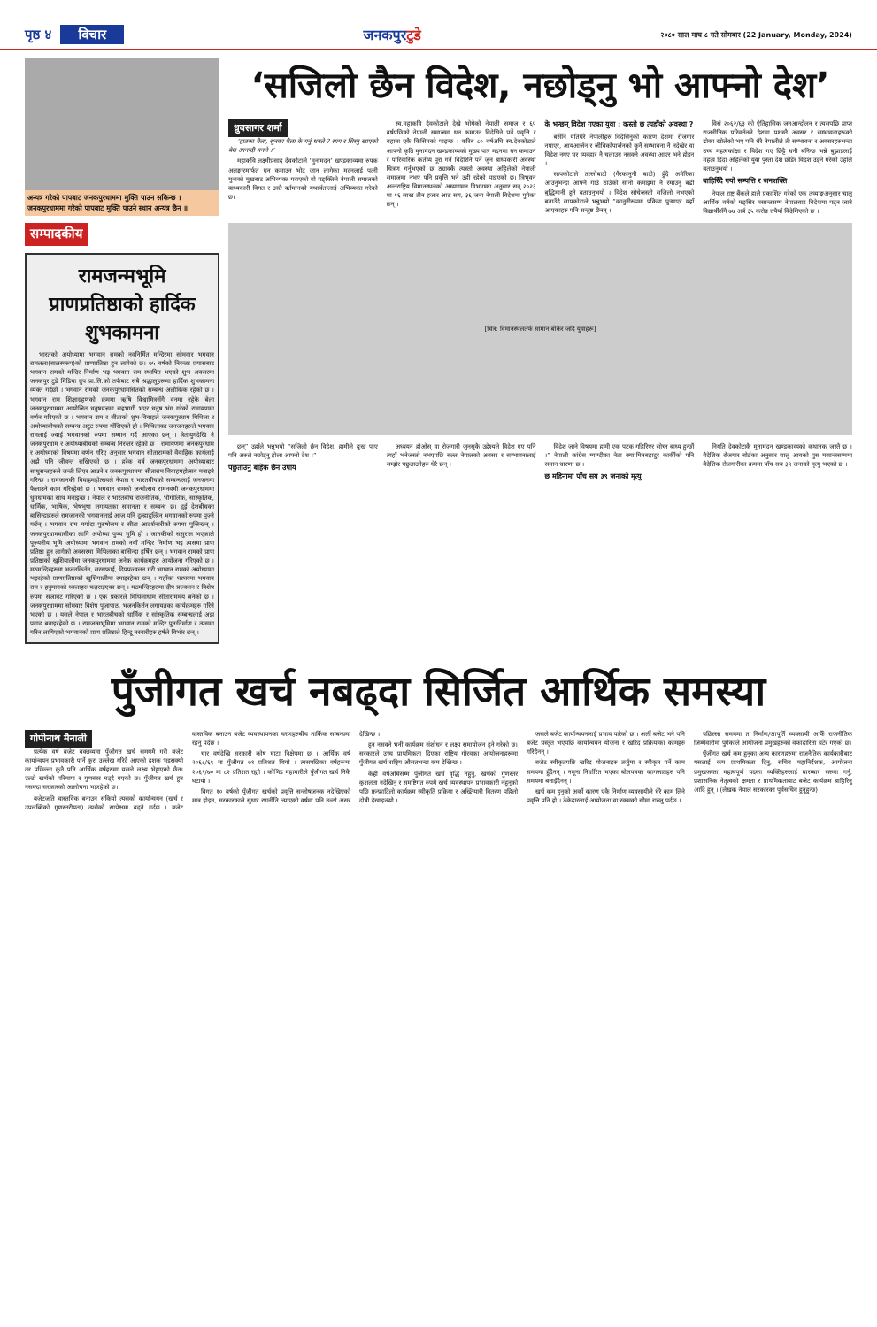पृष्ठ ४ विचार जनकपुरटुडे
२०८० साल माघ ८ गते सोमबार (22 January, Monday, 2024)
अन्यत्र गरेको पापबाट जनकपुरधाममा मुक्ति पाउन सकिन्छ । जनकपुरधाममा गरेको पापबाट मुक्ति पाउने स्थान अन्यत्र छैन ॥
सम्पादकीय
रामजन्मभूमि प्राणप्रतिष्ठाको हार्दिक शुभकामना
भारतको अयोध्यामा भगवान रामको नवनिर्मित मन्दिरमा सोमवार भगवान रामलला(बालस्वरुप)को प्राणप्रतिष्ठा हुन लागेको छ। ७५ वर्षको निरन्तर प्रयासबाट भगवान रामको मन्दिर निर्माण भइ भगवान राम स्थापित भएको शुभ अवसरमा जनकपुर टुडे मिडिया ग्रुप प्रा.लि.को तर्फबाट सबै श्रद्धालुहरूमा हार्दिक शुभकामना व्यक्त गर्दछौं । भगवान रामको जनकपुरधामसितको सम्बन्ध अलौकिक रहेको छ । भगवान राम शिक्षाग्रहणको क्रममा ऋषि विश्वामित्रसँगै वनमा रहेकै बेला जनकपुरधाममा आयोजित धनुषयज्ञमा सहभागी भएर धनुष भंग गरेको रामायणमा वर्णन गरिएको छ । भगवान राम र सीताको शुभ-विवाहले जनकपुरधाम मिथिला र अयोध्याबीचको सम्बन्ध अटुट रुपमा गाँसिएको हो । मिथिलाका जनजनहरुले भगवान रामलाई ज्वाई भगवानको रुपमा सम्मान गर्दै आएका छन् । त्रेतायुगदेखि नै जनकपुरधाम र अयोध्याबीचको सम्बन्ध निरन्तर रहेको छ । रामायणमा जनकपुरधाम र अयोध्याको विषयमा वर्णन गरिए अनुसार भगवान सीतारामको वैवाहिक कार्यलाई अझै पनि जीवन्त राखिएको छ । हरेक वर्ष जनकपुरधाममा अयोध्याबाट साधुसन्तहरुले जन्ती लिएर आउने र जनकपुरधाममा सीताराम विवाहमहोत्सव मनाइने गरिन्छ । रामजानकी विवाहमहोत्सवले नेपाल र भारतबीचको सम्बन्धलाई जनजनमा फैलाउने काम गरिरहेको छ । भगवान रामको जन्मोत्सव रामनवमी जनकपुरधाममा धुमधामका साथ मनाइन्छ । नेपाल र भारतबीच राजनीतिक, भौगोलिक, सांस्कृतिक, धार्मिक, भाषिक, भेषभूषा लगायतका समानता र सम्बन्ध छ। दुई देशबीचका बासिन्दाहरुले रामजानकी भगवानलाई आज पनि दुल्हादुल्हिन भगवानको रुपमा पुज्ने गर्छन् । भगवान राम मर्यादा पुरुषोत्तम र सीता आदर्शनारीको रुपमा पुजिन्छन् । जनकपुरधामवासीका लागि अयोध्या पुण्य भूमि हो । जानकीको ससुराल भएकाले पूज्यनीय भूमि अयोध्यामा भगवान रामको नयाँ मन्दिर निर्माण भइ त्यसमा प्राण प्रतिष्ठा हुन लागेको अवसरमा मिथिलाका बासिन्दा हर्षित छन् । भगवान रामको प्राण प्रतिष्ठाको खुशियालीमा जनकपुरधाममा अनेक कार्यक्रमहरु आयोजना गरिएको छ । मठमन्दिरहरुमा भजनकिर्तन, सरसफाई, दिपप्रज्वलन गरी भगवान रामको अयोध्यामा भइरहेको प्राणप्रतिष्ठाको खुशियालीमा रमाइरहेका छन् । यहाँका घरघरमा भगवान राम र हनुमानको ध्वजाहरु फहराइएका छन् । मठमन्दिरहरुमा दीप प्रज्वलन र विशेष रुपमा सजावट गरिएको छ । एक प्रकारले मिथिलाधाम सीताराममय बनेको छ । जनकपुरधाममा सोमवार विशेष पूजापाठ, भजनकिर्तन लगायतका कार्यक्रमहरु गरिने भएको छ । यसले नेपाल र भारतबीचको धार्मिक र सांस्कृतिक सम्बन्धलाई अझ प्रगाढ बनाइरहेको छ । रामजन्मभूमिमा भगवान रामको मन्दिर पुनःनिर्माण र त्यसमा गरिन लागिएको भगवानको प्राण प्रतिष्ठाले हिन्दू नरनारीहरु हर्षले विभोर छन् ।
‘सजिलो छैन विदेश, नछोड्नु भो आफ्नो देश’
ध्रुवसागर शर्मा
‘हातका मैला, सुनका थैला के गनुं धनले ? साग र सिस्नु खाएको बेश आनन्दी मनले ।’
महाकवि लक्ष्मीप्रसाद देवकोटाले ‘मुनामदन’ खण्डकाव्यमा रुपक अलङ्कारमार्फत धन कमाउन भोट जान लागेका मदनलाई पत्नी मुनाको मुखबाट अभिव्यक्त गराएको यो पङ्क्तिले नेपाली समाजको बाध्यकारी विगत र उस्तै वर्तमानको यथार्थतालाई अभिव्यक्त गरेको छ।
स्व.महाकवि देवकोटाले देखे भोगेको नेपाली समाज र ६५ वर्षपछिको नेपाली समाजमा धन कमाउन विदेसिने पर्ने प्रवृत्ति र बहाना एकै किसिमको पाइन्छ । करिब ८० वर्षअघि स्व.देवकोटाले आफ्नो कृति मुनामदन खण्डकाव्यको मुख्य पात्र मदनमा धन कमाउन र पारिवारिक कर्तव्य पूरा गर्न विदेशिनै पर्ने जुन बाध्यकारी अवस्था चित्रण गर्नुभएको छ ठ्याक्कै त्यस्तो अवस्था अहिलेको नेपाली समाजमा नभए पनि प्रवृत्ति भने उही रहेको पाइएको छ। त्रिभुवन अन्तराष्ट्रिय विमानस्थलको अध्यागमन विभागका अनुसार सन् २०२३ मा १६ लाख तीन हजार आठ सय, ३६ जना नेपाली विदेशमा पुगेका छन् ।
के भन्छन् विदेश गएका युवा : कस्तो छ त्यहाँको अवस्था ?
बर्सेनि यतिधेरै नेपालीहरु विदेसिनुको कारण देशमा रोजगार नपाएर, आयआर्जन र जीविकोपार्जनको कुनै सम्भावना नै नदेखेर वा विदेश नगए घर व्यवहार नै चलाउन नसक्ने अवस्था आएर भने होइन ।
सापकोटाले तल्लोबाटो (गैरकानुनी बाटो) हुँदै अमेरिका आउनुभन्दा आफ्नै गाउँ ठाउँको सानो कमाइमा नै रमाउनु बढी बुद्धिमानी हुने बताउनुभयो । विदेश सोचेजस्तो सजिलो नभएको बताउँदै सापकोटाले भन्नुभयो “कानुनीरुपमा प्रक्रिया पुऱ्याएर यहाँ आएकाहरु पनि सन्तुष्ट छैनन् ।
विसं २०६२/६३ को ऐतिहासिक जनआन्दोलन र त्यसपछि प्राप्त राजनीतिक परिवर्तनले देशमा प्रशस्तै अवसर र सम्भावनाहरूको ढोका खोलेको भए पनि धेरै नेपालीले ती सम्भावना र अवसरहरुभन्दा उच्च महत्वकांक्षा र विदेश गए छिट्टै धनी बनिन्छ भन्ने बुझाइलाई महत्व दिँदा अहिलेको युवा पुस्ता देश छोडेर विदश उड्ने गरेको उहाँले बताउनुभयो ।
बाहिरिँदै गयो सम्पत्ति र जनशक्ति
नेपाल राष्ट्र बैंकले हालै प्रकाशित गरेको एक तथ्याङ्कअनुसार चालु आर्थिक वर्षको मङ्सिर मसान्तसम्म नेपालबाट विदेशमा पढ्न जाने विद्यार्थीसँगै ७७ अर्ब ३५ करोड रुपैयाँ विदेशिएको छ ।
[चित्र: विमानस्थलतर्फ सामान बोकेर जाँदै युवाहरू]
छन्” उहाँले भन्नुभयो “सजिलो छैन विदेश, हामीले दुःख पाए पनि अरुले नछोड्नु होला आफ्नो देश ।”
पछुताउनु बाहेक छैन उपाय
अध्ययन होओस् वा रोजगारी जुनसुकै उद्देश्यले विदेश गए पनि त्यहाँ भनेजस्तो नभएपछि बल्ल नेपालको अवसर र सम्भावनालाई सम्झेर पछुताउनेहरु धेरै छन् ।
विदेश जाने विषयमा हामी एक पटक गहिरिएर सोच्न बाध्य हुन्छौं ।” नेपाली कांग्रेस म्याग्दीका नेता क्या.मिनबहादुर कार्कीको पनि समान धारणा छ ।
छ महिनामा पाँच सय ३९ जनाको मृत्यु
नियति देवकोटाकै मुनामदन खण्डकाव्यको कथानक जस्तै छ । वैदेशिक रोजगार बोर्डका अनुसार चालु आवको पुस मसान्तसम्ममा वैदेशिक रोजगारीका क्रममा पाँच सय ३९ जनाको मृत्यु भएको छ ।
पुँजीगत खर्च नबढ्दा सिर्जित आर्थिक समस्या
गोपीनाथ मैनाली
प्रत्येक वर्ष बजेट वक्तव्यमा पुँजीगत खर्च समयमै गरी बजेट कार्यान्वयन प्रभावकारी पार्ने कुरा उल्लेख गरिदै आएको दशक भइसक्यो तर पछिल्ला कुनै पनि आर्थिक वर्षहरुमा यसले लक्ष्य भेट्टाएको छैन। उल्टो खर्चको परिमाण र गुणस्तर घट्दै गएको छ। पुँजीगत खर्च हुन नसक्दा सरकारको आलोचना भइरहेको छ।
बजेटजति वास्तविक बनाउन सकियो त्यसको कार्यान्वयन (खर्च र उपलब्धिको गुणस्तरीयता) त्यसैको सापेक्षमा बढ्ने गर्दछ । बजेट वास्तविक बनाउन बजेट व्यवस्थापनका चरणहरुबीच तार्किक सम्बन्धमा रहनु पर्दछ ।
चार वर्षदेखि सरकारी कोष घाटा निक्षेपमा छ । आर्थिक वर्ष २०६८/६९ मा पुँजीगत ७१ प्रतिशत थियो । त्यसपछिका वर्षहरूमा २०६९/७० मा ८२ प्रतिशत रह्यो । कोभिड महामारीले पुँजीगत खर्च निकै घटायो ।
विगत १० वर्षको पुँजीगत खर्चको प्रवृत्ति सन्तोषजनक नदेखिएको मात्र होइन, सरकारकाले सुधार रणनीति ल्याएको वर्षमा पनि उल्टो असर देखिन्छ ।
हुन नसक्ने भनी कार्यक्रम संशोधन र लक्ष्य समायोजन हुने गरेको छ। सरकारले उच्च प्राथमिकता दिएका राष्ट्रिय गौरवका आयोजनाहरूमा पुँजीगत खर्च राष्ट्रिय औसतभन्दा कम देखिन्छ ।
केही वर्षअघिसम्म पुँजीगत खर्च वृद्धि नहुनु, खर्चको गुणस्तर कुशलता नदेखिनु र समष्टिगत रुपमै खर्च व्यवस्थापन प्रभावकारी नहुनुको पछि फ्रन्फ्राटिलो कार्यक्रम स्वीकृति प्रक्रिया र अख्तियारी वितरण पहिलो दोषी देखाइन्थ्यो ।
जसले बजेट कार्यान्वयनलाई प्रभाव पारेको छ । अर्ली बजेट भने पनि बजेट प्रस्तुत भएपछि कार्यान्वयन योजना र खरिद प्रक्रियाका कामहरु गरिदैनन् ।
बजेट स्वीकृतपछि खरिद योजनाहरु तर्जुमा र स्वीकृत गर्ने काम समयमा हुँदैनन् । नमूना निर्धारित भएका बोलपत्रका कागजातहरु पनि समयमा बनाइँदैनन् ।
खर्च कम हुनुको अर्को कारण एकै निर्माण व्यवसायीले धेरै काम लिने प्रवृत्ति पनि हो । ठेकेदारलाई आयोजना वा रकमको सीमा राख्नु पर्दछ ।
पछिल्ला समयमा त निर्माण/आपूर्ति व्यवसायी आफैँ राजनीतिक जिम्मेवारीमा पुगेकाले आयोजना प्रमुखहरुको वफादारिता घटेर गएको छ।
पुँजीगत खर्च कम हुनुका अन्य कारणहरुमा राजनैतिक कार्यकारीबाट यसलाई कम प्राथमिकता दिनु, सचिव महानिर्देशक, आयोजना प्रमुखजस्ता महत्वपूर्ण पदका व्यक्तिहरुलाई बारम्बार सरुवा गर्नु, प्रशासनिक नेतृत्वको क्षमता र प्राथमिकताबाट बजेट कार्यक्रम बाहिरिनु आदि हुन् । (लेखक नेपाल सरकारका पूर्वसचिव हुनुहुन्छ)